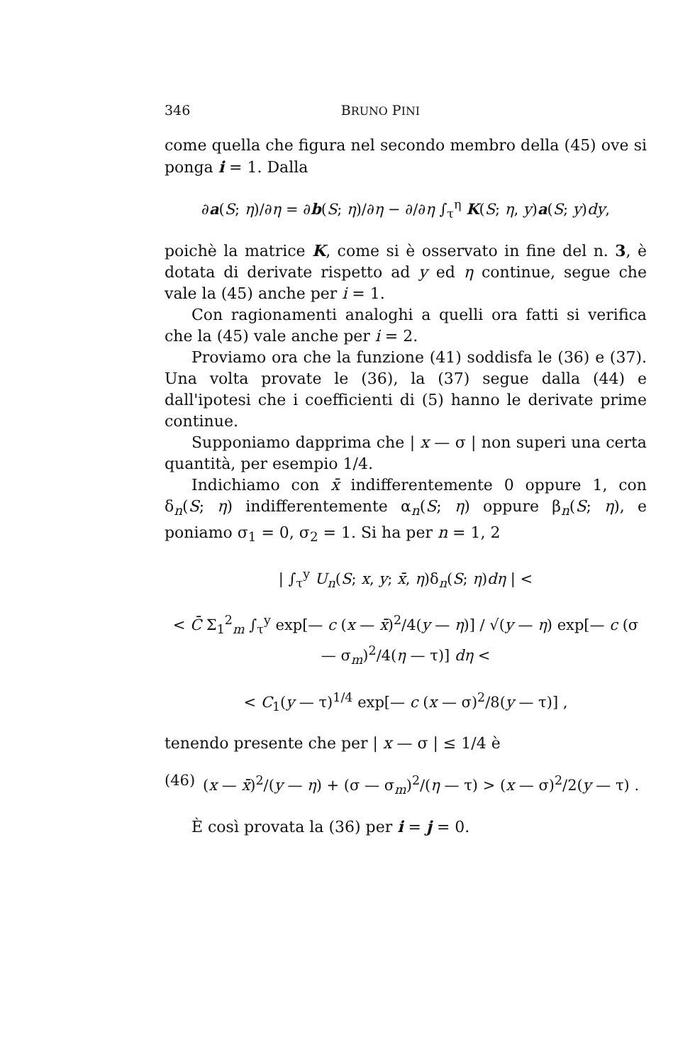346 BRUNO PINI
come quella che figura nel secondo membro della (45) ove si ponga i = 1. Dalla
∂a(S; η)/∂η = ∂b(S; η)/∂η − ∂/∂η ∫<sub>τ</sub><sup>η</sup> K(S; η, y)a(S; y)dy,
poichè la matrice K, come si è osservato in fine del n. 3, è dotata di derivate rispetto ad y ed η continue, segue che vale la (45) anche per i = 1.
Con ragionamenti analoghi a quelli ora fatti si verifica che la (45) vale anche per i = 2.
Proviamo ora che la funzione (41) soddisfa le (36) e (37). Una volta provate le (36), la (37) segue dalla (44) e dall'ipotesi che i coefficienti di (5) hanno le derivate prime continue.
Supponiamo dapprima che | x — σ | non superi una certa quantità, per esempio 1/4.
Indichiamo con x̄ indifferentemente 0 oppure 1, con δ<sub>n</sub>(S; η) indifferentemente α<sub>n</sub>(S; η) oppure β<sub>n</sub>(S; η), e poniamo σ<sub>1</sub> = 0, σ<sub>2</sub> = 1. Si ha per n = 1, 2
| ∫<sub>τ</sub><sup>y</sup> U<sub>n</sub>(S; x, y; x̄, η)δ<sub>n</sub>(S; η)dη | <
< C̄ Σ<sub>1</sub><sup>2</sup><sub>m</sub> ∫<sub>τ</sub><sup>y</sup> exp[— c (x — x̄)<sup>2</sup>/4(y — η)] / √(y — η) exp[— c (σ — σ<sub>m</sub>)<sup>2</sup>/4(η — τ)] dη <
< C<sub>1</sub>(y — τ)<sup>1/4</sup> exp[— c (x — σ)<sup>2</sup>/8(y — τ)] ,
tenendo presente che per | x — σ | ≤ 1/4 è
(46) (x — x̄)<sup>2</sup>/(y — η) + (σ — σ<sub>m</sub>)<sup>2</sup>/(η — τ) > (x — σ)<sup>2</sup>/2(y — τ) .
È così provata la (36) per i = j = 0.